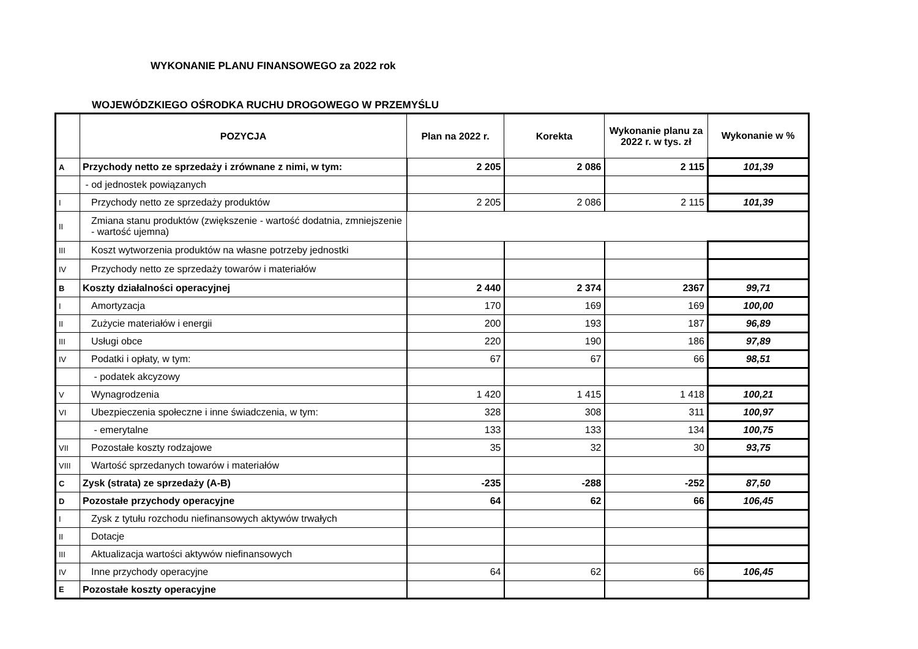WYKONANIE PLANU FINANSOWEGO za 2022 rok
WOJEWÓDZKIEGO OŚRODKA RUCHU DROGOWEGO W PRZEMYŚLU
| | POZYCJA | Plan na 2022 r. | Korekta | Wykonanie planu za 2022 r. w tys. zł | Wykonanie w % |
| --- | --- | --- | --- | --- | --- |
| A | Przychody netto ze sprzedaży i zrównane z nimi, w tym: | 2 205 | 2 086 | 2 115 | 101,39 |
| | - od jednostek powiązanych | | | | |
| I | Przychody netto ze sprzedaży produktów | 2 205 | 2 086 | 2 115 | 101,39 |
| II | Zmiana stanu produktów (zwiększenie - wartość dodatnia, zmniejszenie - wartość ujemna) | | | | |
| III | Koszt wytworzenia produktów na własne potrzeby jednostki | | | | |
| IV | Przychody netto ze sprzedaży towarów i materiałów | | | | |
| B | Koszty działalności operacyjnej | 2 440 | 2 374 | 2367 | 99,71 |
| I | Amortyzacja | 170 | 169 | 169 | 100,00 |
| II | Zużycie materiałów i energii | 200 | 193 | 187 | 96,89 |
| III | Usługi obce | 220 | 190 | 186 | 97,89 |
| IV | Podatki i opłaty, w tym: | 67 | 67 | 66 | 98,51 |
| | - podatek akcyzowy | | | | |
| V | Wynagrodzenia | 1 420 | 1 415 | 1 418 | 100,21 |
| VI | Ubezpieczenia społeczne i inne świadczenia, w tym: | 328 | 308 | 311 | 100,97 |
| | - emerytalne | 133 | 133 | 134 | 100,75 |
| VII | Pozostałe koszty rodzajowe | 35 | 32 | 30 | 93,75 |
| VIII | Wartość sprzedanych towarów i materiałów | | | | |
| C | Zysk (strata) ze sprzedaży (A-B) | -235 | -288 | -252 | 87,50 |
| D | Pozostałe przychody operacyjne | 64 | 62 | 66 | 106,45 |
| I | Zysk z tytułu rozchodu niefinansowych aktywów trwałych | | | | |
| II | Dotacje | | | | |
| III | Aktualizacja wartości aktywów niefinansowych | | | | |
| IV | Inne przychody operacyjne | 64 | 62 | 66 | 106,45 |
| E | Pozostałe koszty operacyjne | | | | |